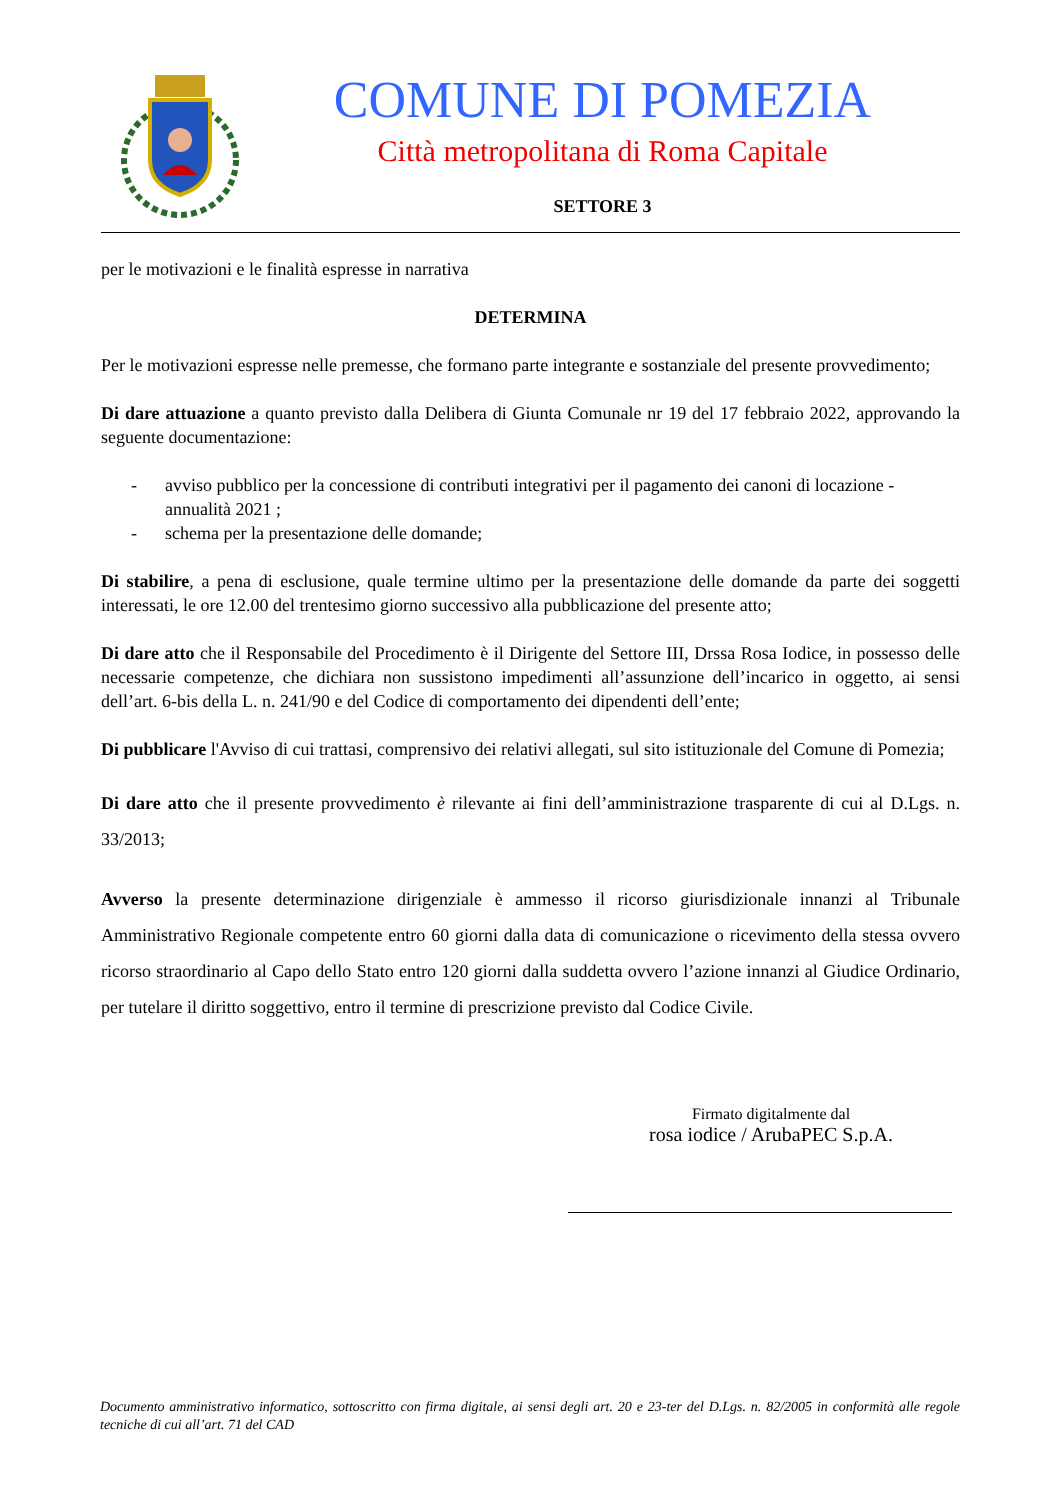COMUNE DI POMEZIA
Città metropolitana di Roma Capitale
SETTORE 3
per le motivazioni e le finalità espresse in narrativa
DETERMINA
Per le motivazioni espresse nelle premesse, che formano parte integrante e sostanziale del presente provvedimento;
Di dare attuazione a quanto previsto dalla Delibera di Giunta Comunale nr 19 del 17 febbraio 2022, approvando la seguente documentazione:
- avviso pubblico per la concessione di contributi integrativi per il pagamento dei canoni di locazione - annualità 2021 ;
- schema per la presentazione delle domande;
Di stabilire, a pena di esclusione, quale termine ultimo per la presentazione delle domande da parte dei soggetti interessati, le ore 12.00 del trentesimo giorno successivo alla pubblicazione del presente atto;
Di dare atto che il Responsabile del Procedimento è il Dirigente del Settore III, Drssa Rosa Iodice, in possesso delle necessarie competenze, che dichiara non sussistono impedimenti all’assunzione dell’incarico in oggetto, ai sensi dell’art. 6-bis della L. n. 241/90 e del Codice di comportamento dei dipendenti dell’ente;
Di pubblicare l'Avviso di cui trattasi, comprensivo dei relativi allegati, sul sito istituzionale del Comune di Pomezia;
Di dare atto che il presente provvedimento è rilevante ai fini dell’amministrazione trasparente di cui al D.Lgs. n. 33/2013;
Avverso la presente determinazione dirigenziale è ammesso il ricorso giurisdizionale innanzi al Tribunale Amministrativo Regionale competente entro 60 giorni dalla data di comunicazione o ricevimento della stessa ovvero ricorso straordinario al Capo dello Stato entro 120 giorni dalla suddetta ovvero l’azione innanzi al Giudice Ordinario, per tutelare il diritto soggettivo, entro il termine di prescrizione previsto dal Codice Civile.
Firmato digitalmente dal
rosa iodice / ArubaPEC S.p.A.
Documento amministrativo informatico, sottoscritto con firma digitale, ai sensi degli art. 20 e 23-ter del D.Lgs. n. 82/2005 in conformità alle regole tecniche di cui all’art. 71 del CAD